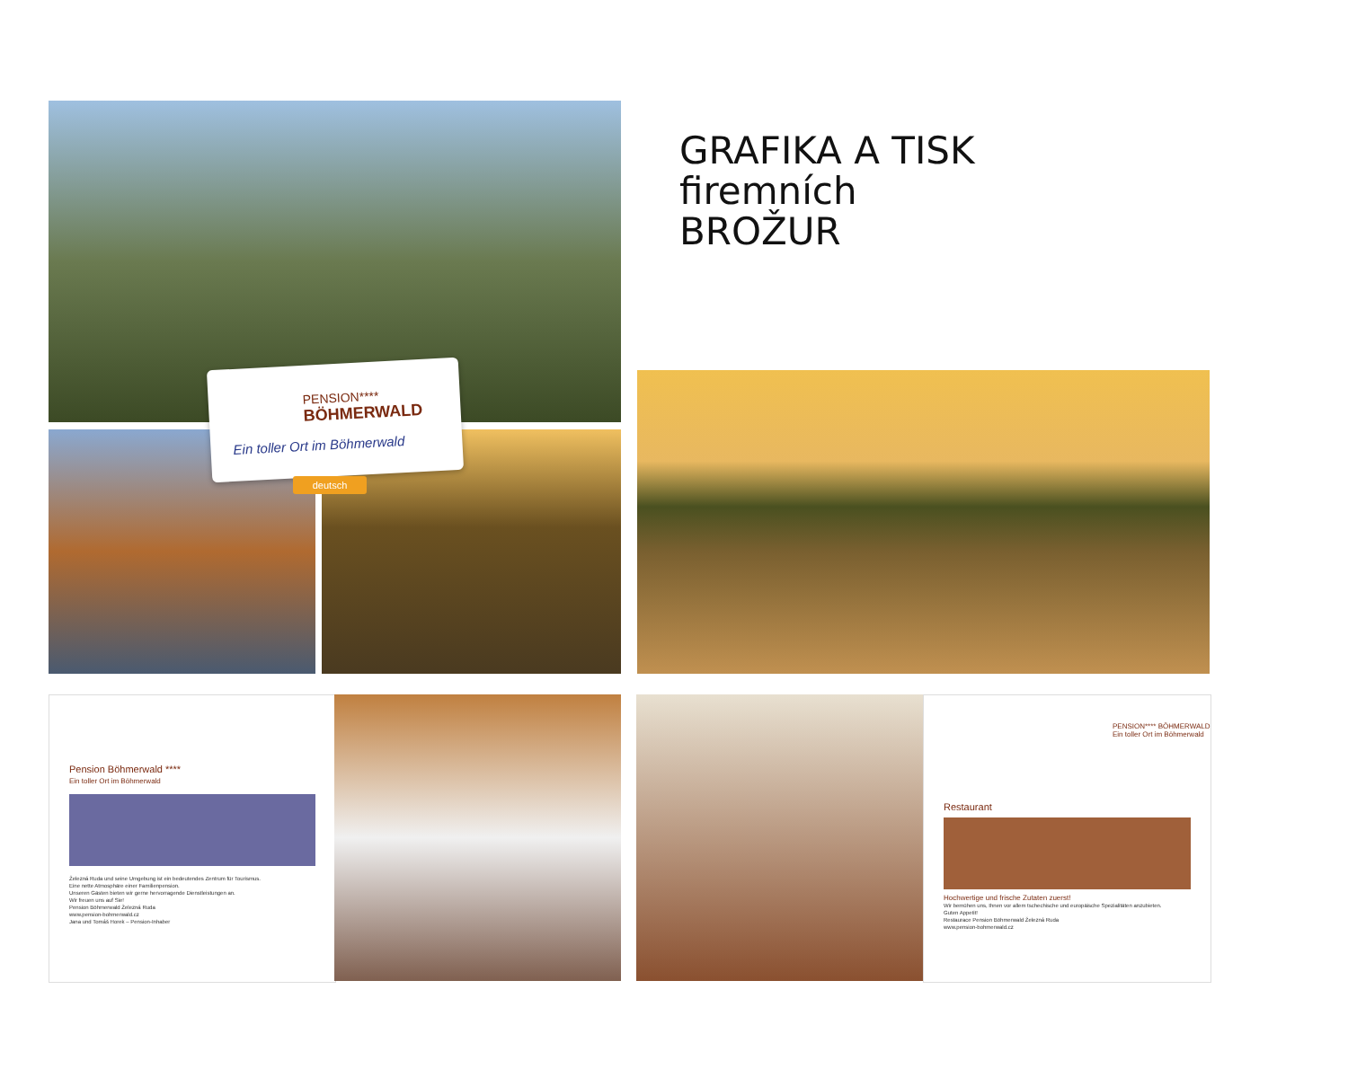GRAFIKA A TISK
firemních
BROŽUR
PENSION****
BÖHMERWALD
Ein toller Ort im Böhmerwald
deutsch
Pension Böhmerwald ****
Ein toller Ort im Böhmerwald
Železná Ruda und seine Umgebung ist ein bedeutendes Zentrum für Tourismus.
Eine nette Atmosphäre einer Familienpension.
Unseren Gästen bieten wir gerne hervorragende Dienstleistungen an.
Wir freuen uns auf Sie!
Pension Böhmerwald Železná Ruda
www.pension-bohmerwald.cz
Jana und Tomáš Horek – Pension-Inhaber
PENSION**** BÖHMERWALD
Ein toller Ort im Böhmerwald
Restaurant
Hochwertige und frische Zutaten zuerst!
Wir bemühen uns, Ihnen vor allem tschechische und europäische Spezialitäten anzubieten.
Guten Appetit!
Restaurace Pension Böhmerwald Železná Ruda
www.pension-bohmerwald.cz